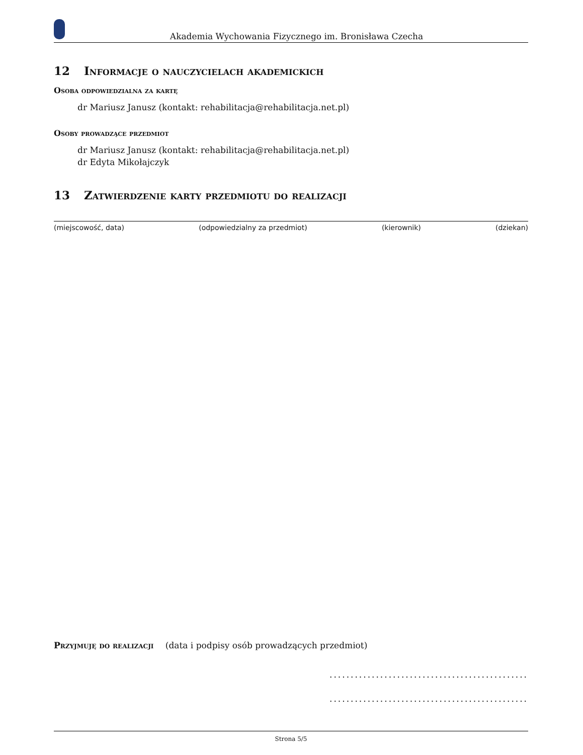Akademia Wychowania Fizycznego im. Bronisława Czecha
12 Informacje o nauczycielach akademickich
Osoba odpowiedzialna za kartę
dr Mariusz Janusz (kontakt: rehabilitacja@rehabilitacja.net.pl)
Osoby prowadzące przedmiot
dr Mariusz Janusz (kontakt: rehabilitacja@rehabilitacja.net.pl)
dr Edyta Mikołajczyk
13 Zatwierdzenie karty przedmiotu do realizacji
(miejscowość, data) (odpowiedzialny za przedmiot) (kierownik) (dziekan)
Przyjmuję do realizacji (data i podpisy osób prowadzących przedmiot)
...............................................
...............................................
Strona 5/5